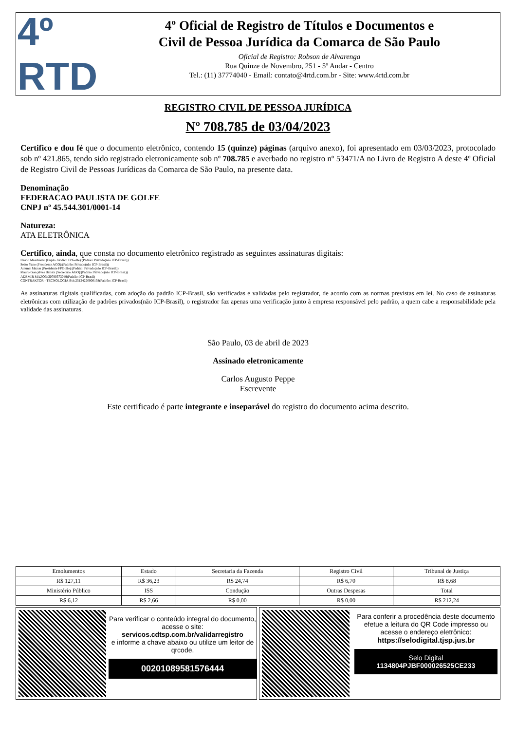4º
RTD
4º Oficial de Registro de Títulos e Documentos e
Civil de Pessoa Jurídica da Comarca de São Paulo
Oficial de Registro: Robson de Alvarenga
Rua Quinze de Novembro, 251 - 5º Andar - Centro
Tel.: (11) 37774040 - Email: contato@4rtd.com.br - Site: www.4rtd.com.br
REGISTRO CIVIL DE PESSOA JURÍDICA
Nº 708.785 de 03/04/2023
Certifico e dou fé que o documento eletrônico, contendo 15 (quinze) páginas (arquivo anexo), foi apresentado em 03/03/2023, protocolado sob nº 421.865, tendo sido registrado eletronicamente sob nº 708.785 e averbado no registro nº 53471/A no Livro de Registro A deste 4º Oficial de Registro Civil de Pessoas Jurídicas da Comarca de São Paulo, na presente data.
Denominação
FEDERACAO PAULISTA DE GOLFE
CNPJ nº 45.544.301/0001-14
Natureza:
ATA ELETRÔNICA
Certifico, ainda, que consta no documento eletrônico registrado as seguintes assinaturas digitais:
Flavio Maschietto (Depto Juridico FPGolfe):(Padrão: Privado(não ICP-Brasil))
Seizo Yano (Presidente AGO):(Padrão: Privado(não ICP-Brasil))
Ademir Mazon (Presidente FPGolfe):(Padrão: Privado(não ICP-Brasil))
Mauro Gonçalves Batista (Secretario AGO):(Padrão: Privado(não ICP-Brasil))
ADEMIR MAZON:30780373049(Padrão: ICP-Brasil)
CONTRAKTOR - TECNOLOGIA S/A:25124220000158(Padrão: ICP-Brasil)
As assinaturas digitais qualificadas, com adoção do padrão ICP-Brasil, são verificadas e validadas pelo registrador, de acordo com as normas previstas em lei. No caso de assinaturas eletrônicas com utilização de padrões privados(não ICP-Brasil), o registrador faz apenas uma verificação junto à empresa responsável pelo padrão, a quem cabe a responsabilidade pela validade das assinaturas.
São Paulo, 03 de abril de 2023
Assinado eletronicamente
Carlos Augusto Peppe
Escrevente
Este certificado é parte integrante e inseparável do registro do documento acima descrito.
| Emolumentos | Estado | Secretaria da Fazenda | Registro Civil | Tribunal de Justiça |
| R$ 127,11 | R$ 36,23 | R$ 24,74 | R$ 6,70 | R$ 8,68 |
| Ministério Público | ISS | Condução | Outras Despesas | Total |
| R$ 6,12 | R$ 2,66 | R$ 0,00 | R$ 0,00 | R$ 212,24 |
Para verificar o conteúdo integral do documento, acesse o site:
servicos.cdtsp.com.br/validarregistro
e informe a chave abaixo ou utilize um leitor de qrcode.
00201089581576444
Para conferir a procedência deste documento efetue a leitura do QR Code impresso ou acesse o endereço eletrônico:
https://selodigital.tjsp.jus.br
Selo Digital
1134804PJBF000026525CE233